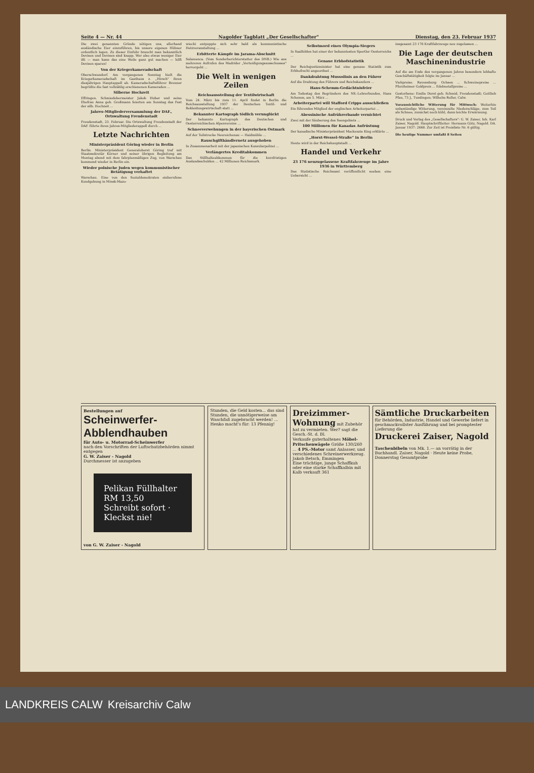Seite 4 — Nr. 44 Nagolder Tagblatt „Der Gesellschafter" Dienstag, den 23. Februar 1937
Die zwei genannten Gründe nötigen uns, allerhand ausländische Eier einzuführen, bis unsere eigenen Hühner ordentlich legen. Zu dieser Einfuhr braucht man bekanntlich Devisen und Devisen sind knapp. Wer also etwas weniger Eier ißt — man kann das eine Weile ganz gut machen — hilft Devisen sparen!
Von der Kriegerkameradschaft
Oberschwandorf. Am vergangenen Sonntag hielt die Kriegerkameradschaft im Gasthaus z. „Hirsch" ihren diesjährigen Hauptappell ab. Kameradschaftsführer Brenner begrüßte die fast vollzählig erschienenen Kameraden ...
Silberne Hochzeit
Effringen. Schmiedobermeister Jakob Huber und seine Ehefrau Anna geb. Großmann feierten am Sonntag das Fest der silb. Hochzeit ...
Jahres-Mitgliederversammlung der DAF., Ortswaltung Freudenstadt
Freudenstadt, 23. Februar. Die Ortswaltung Freudenstadt der DAF. führte ihren Jahres-Mitgliederappell durch ...
Letzte Nachrichten
Ministerpräsident Göring wieder in Berlin
Berlin. Ministerpräsident Generaloberst Göring traf mit Staatssekretär Körner und seiner übrigen Begleitung am Montag abend mit dem fahrplanmäßigen Zug, von Warschau kommend wieder in Berlin ein.
Wieder polnische Juden wegen kommunistischer Betätigung verhaftet
Warschau. Eine von den Sozialdemokraten einberufene Kundgebung in Minsk-Mazo-
wiecki entpuppte sich sehr bald als kommunistische Hetzveranstaltung ...
Erbitterte Kämpfe im Jarama-Abschnitt
Salamanca. (Vom Sonderberichterstatter des DNB.) Wie aus mehreren Aufrufen des Madrider „Verteidigungsausschusses" hervorgeht ...
Die Welt in wenigen Zeilen
Reichsausstellung der Textilwirtschaft
Vom 24. März bis zum 11. April findet in Berlin die Reichsausstellung 1937 der Deutschen Textil- und Bekleidungswirtschaft statt ...
Bekannter Kartograph tödlich verunglückt
Der bekannte Kartograph des Deutschen und Oesterreichischen Alpenvereins ...
Schneeverwehungen in der bayerischen Ostmark
Auf der Teilstrecke Neureichenau — Haidmühle ...
Rauschgifthändlernetz ausgehoben
In Zusammenarbeit mit der japanischen Konsularpolizei ...
Verlängertes Kreditabkommen
Das Stillhalteabkommen für die kurzfristigen Auslandsschulden ... 42 Millionen Reichsmark.
Selbstmord eines Olympia-Siegers
In Saalfelden hat einer der bekanntesten Sportler Oesterreichs ...
Genaue Erbhofstatistik
Der Reichsjustizminister hat eine genaue Statistik zum Erbhofrecht angeordnet ...
Dankdrahtung Mussolinis an den Führer
Auf die Drahtung des Führers und Reichskanzlers ...
Hans-Schemm-Gedächtnisfeier
Am Todestag des Begründers des NS.-Lehrerbundes, Hans Schemm, am 5. März ...
Arbeiterpartei will Stafford Cripps ausschließen
Ein führendes Mitglied der englischen Arbeiterpartei ...
Abessinische Aufrührerbande vernichtet
Zwei mit der Säuberung des Seengebiets ...
100 Millionen für Kanadas Aufrüstung
Der kanadische Ministerpräsident Mackenzie King erklärte ...
„Horst-Wessel-Straße" in Berlin
Heute wird in der Reichshauptstadt ...
Handel und Verkehr
23 176 neuzugelassene Kraftfahrzeuge im Jahre 1936 in Württemberg
Das Statistische Reichsamt veröffentlicht soeben eine Uebersicht ...
insgesamt 23 176 Kraftfahrzeuge neu zugelassen ...
Die Lage der deutschen Maschinenindustrie
Auf die am Ende des vergangenen Jahres besonders lebhafte Geschäftstätigkeit folgte im Januar ...
Viehpreise. Ravensburg: Ochsen ... Schweinepreise ... Pforzheimer Goldpreis ... Edelmetallpreise ...
Gestorbene: Emilie Durst geb. Schmid, Freudenstadt; Gottlieb Pfau, 73 J., Tumlingen; Wilhelm Roller, Calw.
Voraussichtliche Witterung für Mittwoch: Weiterhin unbeständige Witterung, vereinzelte Niederschläge, zum Teil als Schnee, zunächst noch kühl, dann leichte Erwärmung.
Druck und Verlag des „Gesellschafters": G. W. Zaiser, Inh. Karl Zaiser, Nagold. Hauptschriftleiter: Hermann Götz, Nagold. DA. Januar 1937: 2668. Zur Zeit ist Preisliste Nr. 6 gültig.
Die heutige Nummer umfaßt 8 Seiten
Bestellungen auf
Scheinwerfer-Abblendhauben
für Auto- u. Motorrad-Scheinwerfer
nach den Vorschriften der Luftschutzbehörden nimmt entgegen
G. W. Zaiser - Nagold
Durchmesser ist anzugeben
Pelikan Füllhalter RM 13,50
Schreibt sofort · Kleckst nie!
von G. W. Zaiser - Nagold
Stunden, die Geld kosten... das sind Stunden, die unnötigerweise am Waschfaß zugebracht werden! ... Henko macht's für: 13 Pfennig!
Dreizimmer-Wohnung mit Zubehör hat zu vermieten. Wer? sagt die Gesch.-St. d. Bl.
Verkaufe guterhaltenes Möbel-Pritschenwägele Größe 130/260 ... 4 PS.-Motor samt Anlasser, und verschiedenes Schreinerwerkzeug. Jakob Betsch, Emmingen
Eine trächtige, junge Schaffkuh oder eine starke Schaffkalbin mit Kalb verkauft 361
Sämtliche Druckarbeiten
für Behörden, Industrie, Handel und Gewerbe liefert in geschmackvollster Ausführung und bei promptester Lieferung die
Druckerei Zaiser, Nagold
Taschenbibeln von Mk. 1.— an vorrätig in der Buchhandl. Zaiser, Nagold · Heute keine Probe, Donnerstag Gesamtprobe
LANDKREIS CALW Kreisarchiv Calw